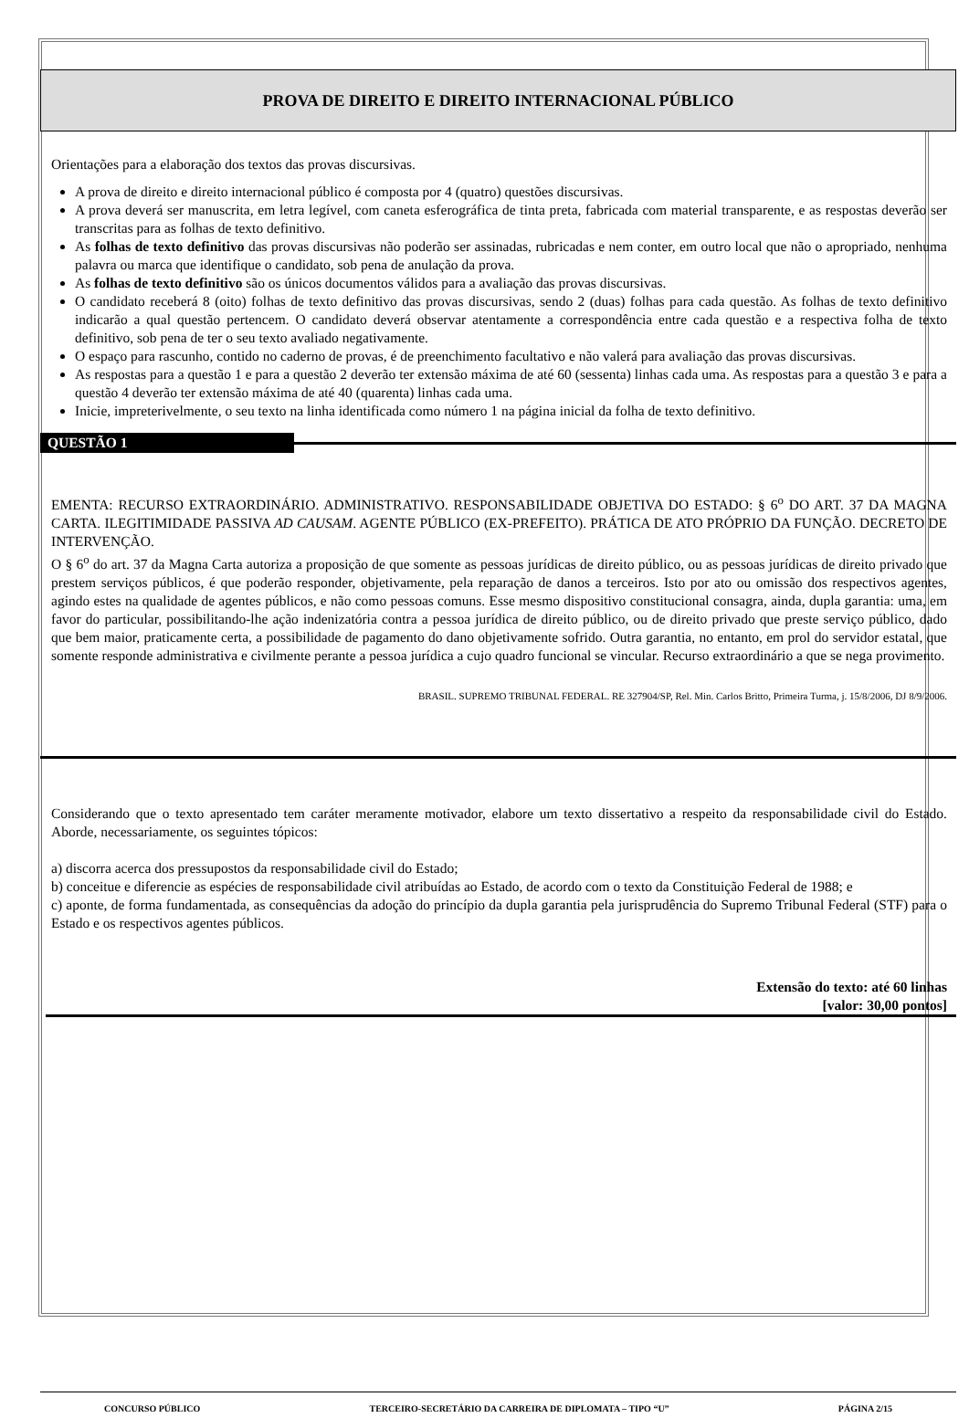PROVA DE DIREITO E DIREITO INTERNACIONAL PÚBLICO
Orientações para a elaboração dos textos das provas discursivas.
A prova de direito e direito internacional público é composta por 4 (quatro) questões discursivas.
A prova deverá ser manuscrita, em letra legível, com caneta esferográfica de tinta preta, fabricada com material transparente, e as respostas deverão ser transcritas para as folhas de texto definitivo.
As folhas de texto definitivo das provas discursivas não poderão ser assinadas, rubricadas e nem conter, em outro local que não o apropriado, nenhuma palavra ou marca que identifique o candidato, sob pena de anulação da prova.
As folhas de texto definitivo são os únicos documentos válidos para a avaliação das provas discursivas.
O candidato receberá 8 (oito) folhas de texto definitivo das provas discursivas, sendo 2 (duas) folhas para cada questão. As folhas de texto definitivo indicarão a qual questão pertencem. O candidato deverá observar atentamente a correspondência entre cada questão e a respectiva folha de texto definitivo, sob pena de ter o seu texto avaliado negativamente.
O espaço para rascunho, contido no caderno de provas, é de preenchimento facultativo e não valerá para avaliação das provas discursivas.
As respostas para a questão 1 e para a questão 2 deverão ter extensão máxima de até 60 (sessenta) linhas cada uma. As respostas para a questão 3 e para a questão 4 deverão ter extensão máxima de até 40 (quarenta) linhas cada uma.
Inicie, impreterivelmente, o seu texto na linha identificada como número 1 na página inicial da folha de texto definitivo.
QUESTÃO 1
EMENTA: RECURSO EXTRAORDINÁRIO. ADMINISTRATIVO. RESPONSABILIDADE OBJETIVA DO ESTADO: § 6<sup>o</sup> DO ART. 37 DA MAGNA CARTA. ILEGITIMIDADE PASSIVA AD CAUSAM. AGENTE PÚBLICO (EX-PREFEITO). PRÁTICA DE ATO PRÓPRIO DA FUNÇÃO. DECRETO DE INTERVENÇÃO.
O § 6<sup>o</sup> do art. 37 da Magna Carta autoriza a proposição de que somente as pessoas jurídicas de direito público, ou as pessoas jurídicas de direito privado que prestem serviços públicos, é que poderão responder, objetivamente, pela reparação de danos a terceiros. Isto por ato ou omissão dos respectivos agentes, agindo estes na qualidade de agentes públicos, e não como pessoas comuns. Esse mesmo dispositivo constitucional consagra, ainda, dupla garantia: uma, em favor do particular, possibilitando-lhe ação indenizatória contra a pessoa jurídica de direito público, ou de direito privado que preste serviço público, dado que bem maior, praticamente certa, a possibilidade de pagamento do dano objetivamente sofrido. Outra garantia, no entanto, em prol do servidor estatal, que somente responde administrativa e civilmente perante a pessoa jurídica a cujo quadro funcional se vincular. Recurso extraordinário a que se nega provimento.
BRASIL. SUPREMO TRIBUNAL FEDERAL. RE 327904/SP, Rel. Min. Carlos Britto, Primeira Turma, j. 15/8/2006, DJ 8/9/2006.
Considerando que o texto apresentado tem caráter meramente motivador, elabore um texto dissertativo a respeito da responsabilidade civil do Estado. Aborde, necessariamente, os seguintes tópicos:
a) discorra acerca dos pressupostos da responsabilidade civil do Estado;
b) conceitue e diferencie as espécies de responsabilidade civil atribuídas ao Estado, de acordo com o texto da Constituição Federal de 1988; e
c) aponte, de forma fundamentada, as consequências da adoção do princípio da dupla garantia pela jurisprudência do Supremo Tribunal Federal (STF) para o Estado e os respectivos agentes públicos.
Extensão do texto: até 60 linhas
[valor: 30,00 pontos]
CONCURSO PÚBLICO TERCEIRO-SECRETÁRIO DA CARREIRA DE DIPLOMATA – TIPO “U” PÁGINA 2/15